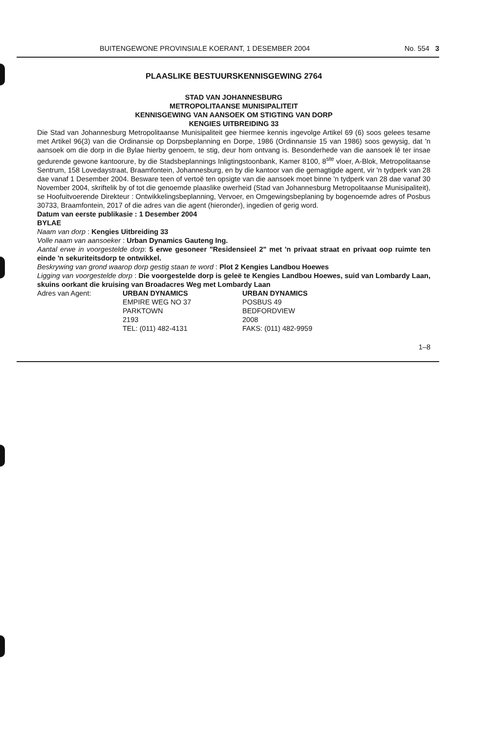BUITENGEWONE PROVINSIALE KOERANT, 1 DESEMBER 2004 No. 554 3
PLAASLIKE BESTUURSKENNISGEWING 2764
STAD VAN JOHANNESBURG
METROPOLITAANSE MUNISIPALITEIT
KENNISGEWING VAN AANSOEK OM STIGTING VAN DORP
KENGIES UITBREIDING 33
Die Stad van Johannesburg Metropolitaanse Munisipaliteit gee hiermee kennis ingevolge Artikel 69 (6) soos gelees tesame met Artikel 96(3) van die Ordinansie op Dorpsbeplanning en Dorpe, 1986 (Ordinnansie 15 van 1986) soos gewysig, dat 'n aansoek om die dorp in die Bylae hierby genoem, te stig, deur hom ontvang is. Besonderhede van die aansoek lê ter insae gedurende gewone kantoorure, by die Stadsbeplannings Inligtingstoonbank, Kamer 8100, 8<sup>ste</sup> vloer, A-Blok, Metropolitaanse Sentrum, 158 Lovedaystraat, Braamfontein, Johannesburg, en by die kantoor van die gemagtigde agent, vir 'n tydperk van 28 dae vanaf 1 Desember 2004. Besware teen of vertoë ten opsigte van die aansoek moet binne 'n tydperk van 28 dae vanaf 30 November 2004, skriftelik by of tot die genoemde plaaslike owerheid (Stad van Johannesburg Metropolitaanse Munisipaliteit), se Hoofuitvoerende Direkteur : Ontwikkelingsbeplanning, Vervoer, en Omgewingsbeplaning by bogenoemde adres of Posbus 30733, Braamfontein, 2017 of die adres van die agent (hieronder), ingedien of gerig word.
Datum van eerste publikasie : 1 Desember 2004
BYLAE
Naam van dorp : Kengies Uitbreiding 33
Volle naam van aansoeker : Urban Dynamics Gauteng Ing.
Aantal erwe in voorgestelde dorp: 5 erwe gesoneer "Residensieel 2" met 'n privaat straat en privaat oop ruimte ten einde 'n sekuriteitsdorp te ontwikkel.
Beskrywing van grond waarop dorp gestig staan te word : Plot 2 Kengies Landbou Hoewes
Ligging van voorgestelde dorp : Die voorgestelde dorp is geleë te Kengies Landbou Hoewes, suid van Lombardy Laan, skuins oorkant die kruising van Broadacres Weg met Lombardy Laan
Adres van Agent:
URBAN DYNAMICS
EMPIRE WEG NO 37
PARKTOWN
2193
TEL: (011) 482-4131
URBAN DYNAMICS
POSBUS 49
BEDFORDVIEW
2008
FAKS: (011) 482-9959
1–8